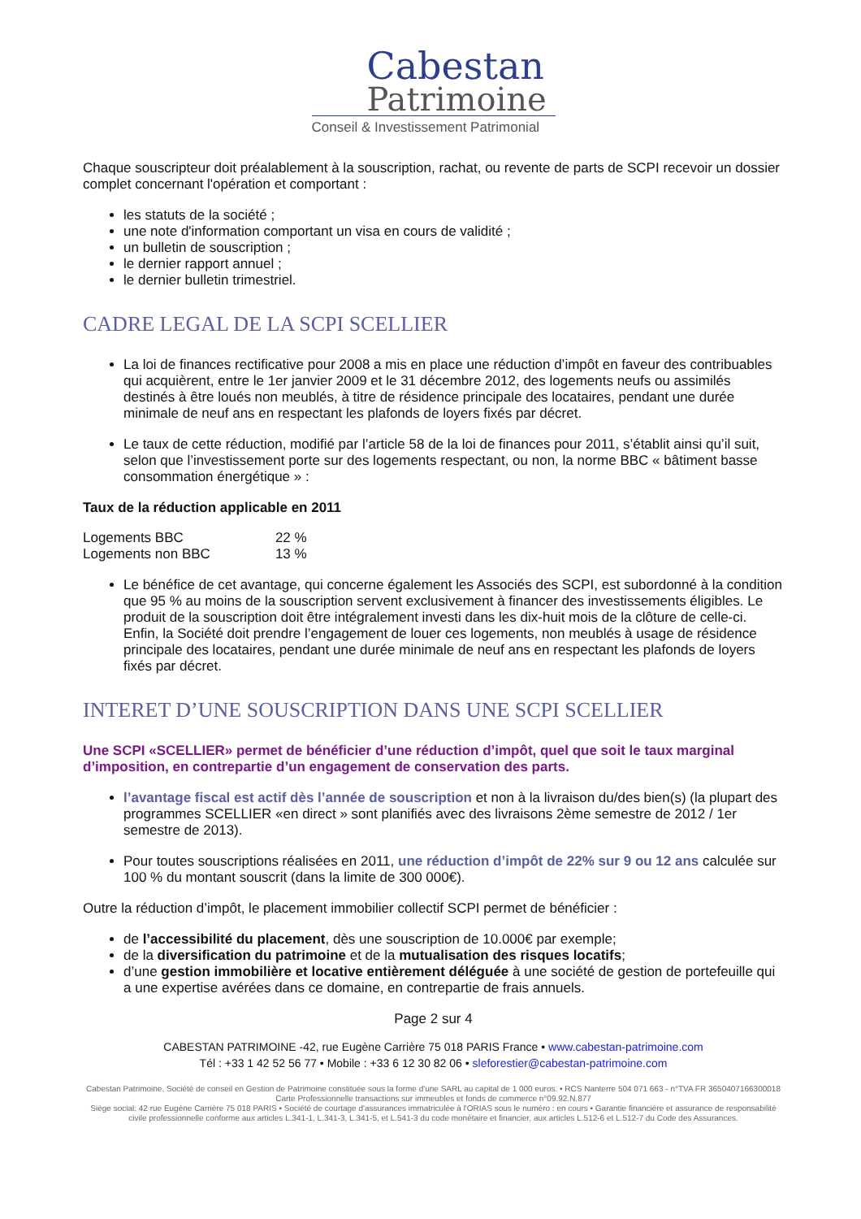Cabestan
Patrimoine
Conseil & Investissement Patrimonial
Chaque souscripteur doit préalablement à la souscription, rachat, ou revente de parts de SCPI recevoir un dossier complet concernant l'opération et comportant :
les statuts de la société ;
une note d'information comportant un visa en cours de validité ;
un bulletin de souscription ;
le dernier rapport annuel ;
le dernier bulletin trimestriel.
CADRE LEGAL DE LA SCPI SCELLIER
La loi de finances rectificative pour 2008 a mis en place une réduction d’impôt en faveur des contribuables qui acquièrent, entre le 1er janvier 2009 et le 31 décembre 2012, des logements neufs ou assimilés destinés à être loués non meublés, à titre de résidence principale des locataires, pendant une durée minimale de neuf ans en respectant les plafonds de loyers fixés par décret.
Le taux de cette réduction, modifié par l’article 58 de la loi de finances pour 2011, s’établit ainsi qu’il suit, selon que l’investissement porte sur des logements respectant, ou non, la norme BBC « bâtiment basse consommation énergétique » :
Taux de la réduction applicable en 2011
| Logements BBC | 22 % |
| Logements non BBC | 13 % |
Le bénéfice de cet avantage, qui concerne également les Associés des SCPI, est subordonné à la condition que 95 % au moins de la souscription servent exclusivement à financer des investissements éligibles. Le produit de la souscription doit être intégralement investi dans les dix-huit mois de la clôture de celle-ci. Enfin, la Société doit prendre l’engagement de louer ces logements, non meublés à usage de résidence principale des locataires, pendant une durée minimale de neuf ans en respectant les plafonds de loyers fixés par décret.
INTERET D’UNE SOUSCRIPTION DANS UNE SCPI SCELLIER
Une SCPI «SCELLIER» permet de bénéficier d’une réduction d’impôt, quel que soit le taux marginal d’imposition, en contrepartie d’un engagement de conservation des parts.
l’avantage fiscal est actif dès l’année de souscription et non à la livraison du/des bien(s) (la plupart des programmes SCELLIER «en direct » sont planifiés avec des livraisons 2ème semestre de 2012 / 1er semestre de 2013).
Pour toutes souscriptions réalisées en 2011, une réduction d’impôt de 22% sur 9 ou 12 ans calculée sur 100 % du montant souscrit (dans la limite de 300 000€).
Outre la réduction d’impôt, le placement immobilier collectif SCPI permet de bénéficier :
de l’accessibilité du placement, dès une souscription de 10.000€ par exemple;
de la diversification du patrimoine et de la mutualisation des risques locatifs;
d’une gestion immobilière et locative entièrement déléguée à une société de gestion de portefeuille qui a une expertise avérées dans ce domaine, en contrepartie de frais annuels.
Page 2 sur 4
CABESTAN PATRIMOINE -42, rue Eugène Carrière 75 018 PARIS France • www.cabestan-patrimoine.com
Tél : +33 1 42 52 56 77 • Mobile : +33 6 12 30 82 06 • sleforestier@cabestan-patrimoine.com
Cabestan Patrimoine, Société de conseil en Gestion de Patrimoine constituée sous la forme d'une SARL au capital de 1 000 euros. • RCS Nanterre 504 071 663 - n°TVA FR 3650407166300018
Carte Professionnelle transactions sur immeubles et fonds de commerce n°09.92.N.877
Siège social: 42 rue Eugène Carrière 75 018 PARIS • Société de courtage d'assurances immatriculée à l'ORIAS sous le numéro : en cours • Garantie financière et assurance de responsabilité civile professionnelle conforme aux articles L.341-1, L.341-3, L.341-5, et L.541-3 du code monétaire et financier, aux articles L.512-6 et L.512-7 du Code des Assurances.